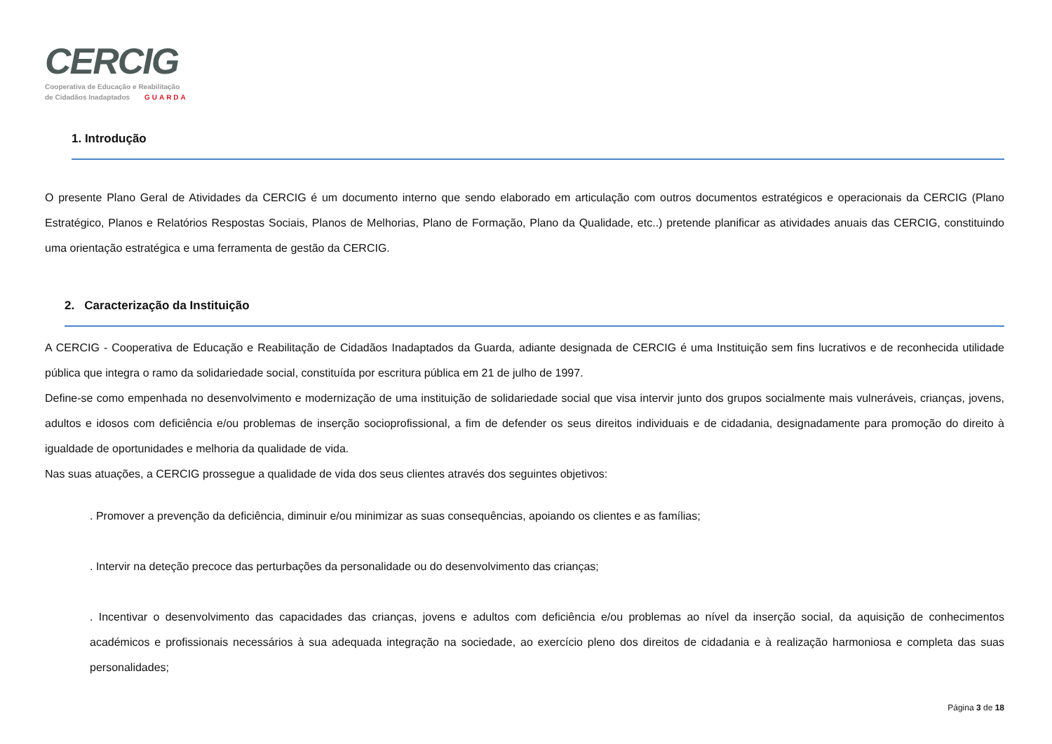CERCIG
Cooperativa de Educação e Reabilitação
de Cidadãos Inadaptados GUARDA
1. Introdução
O presente Plano Geral de Atividades da CERCIG é um documento interno que sendo elaborado em articulação com outros documentos estratégicos e operacionais da CERCIG (Plano Estratégico, Planos e Relatórios Respostas Sociais, Planos de Melhorias, Plano de Formação, Plano da Qualidade, etc..) pretende planificar as atividades anuais das CERCIG, constituindo uma orientação estratégica e uma ferramenta de gestão da CERCIG.
2. Caracterização da Instituição
A CERCIG - Cooperativa de Educação e Reabilitação de Cidadãos Inadaptados da Guarda, adiante designada de CERCIG é uma Instituição sem fins lucrativos e de reconhecida utilidade pública que integra o ramo da solidariedade social, constituída por escritura pública em 21 de julho de 1997.
Define-se como empenhada no desenvolvimento e modernização de uma instituição de solidariedade social que visa intervir junto dos grupos socialmente mais vulneráveis, crianças, jovens, adultos e idosos com deficiência e/ou problemas de inserção socioprofissional, a fim de defender os seus direitos individuais e de cidadania, designadamente para promoção do direito à igualdade de oportunidades e melhoria da qualidade de vida.
Nas suas atuações, a CERCIG prossegue a qualidade de vida dos seus clientes através dos seguintes objetivos:
. Promover a prevenção da deficiência, diminuir e/ou minimizar as suas consequências, apoiando os clientes e as famílias;
. Intervir na deteção precoce das perturbações da personalidade ou do desenvolvimento das crianças;
. Incentivar o desenvolvimento das capacidades das crianças, jovens e adultos com deficiência e/ou problemas ao nível da inserção social, da aquisição de conhecimentos académicos e profissionais necessários à sua adequada integração na sociedade, ao exercício pleno dos direitos de cidadania e à realização harmoniosa e completa das suas personalidades;
Página 3 de 18